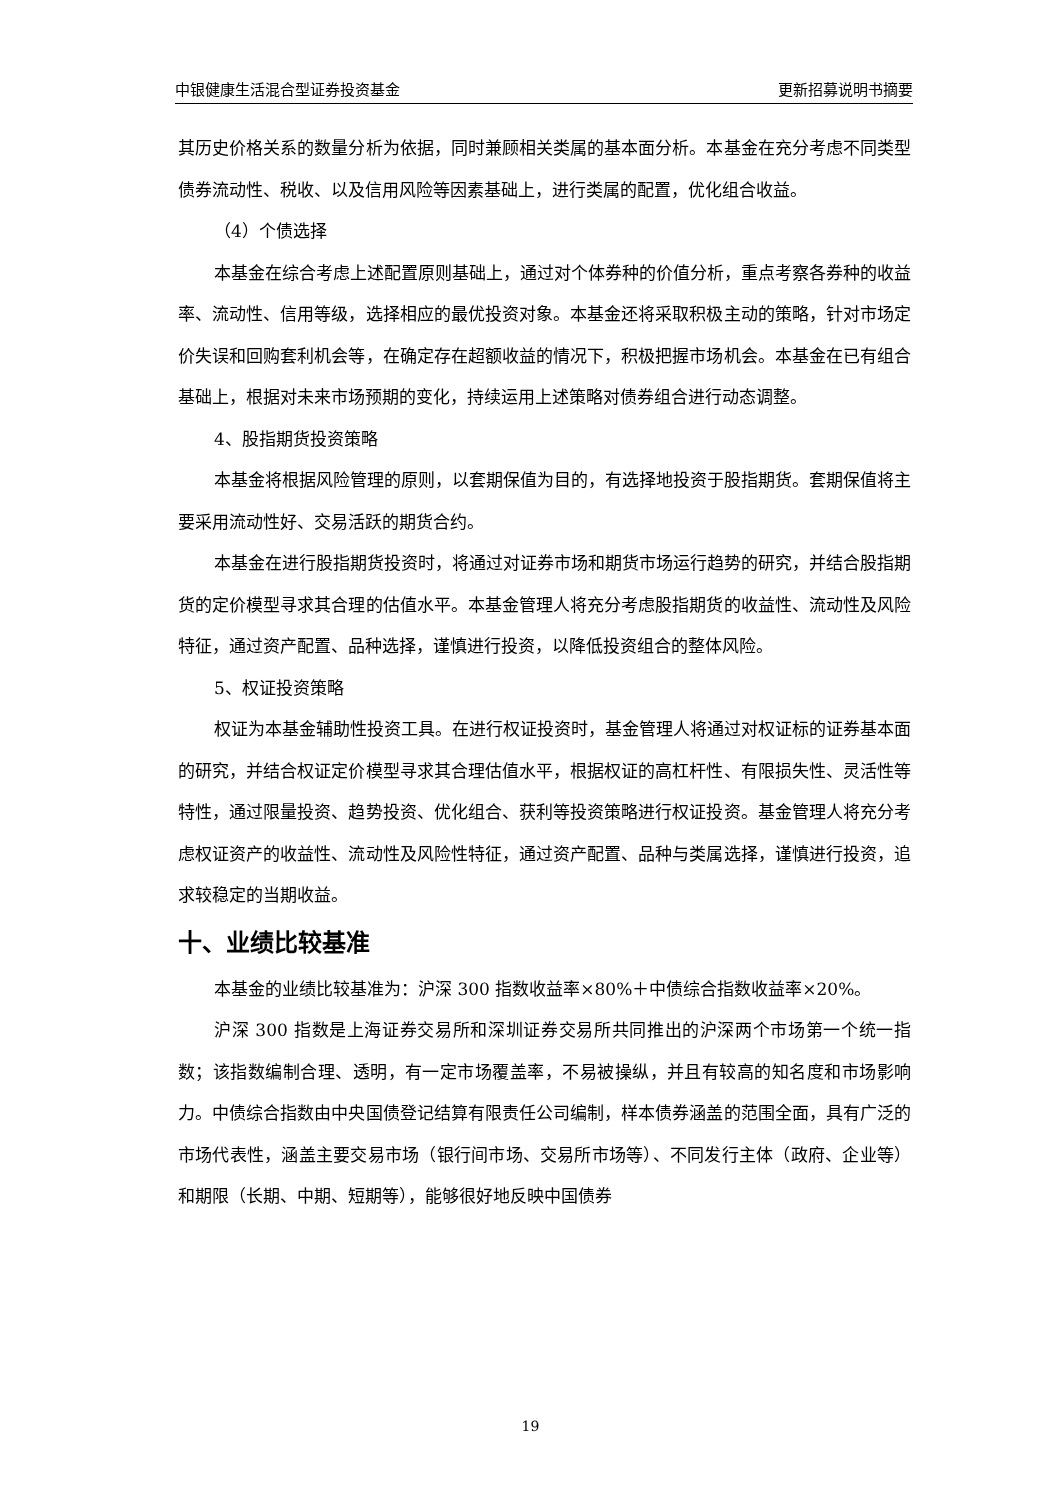中银健康生活混合型证券投资基金 更新招募说明书摘要
其历史价格关系的数量分析为依据，同时兼顾相关类属的基本面分析。本基金在充分考虑不同类型债券流动性、税收、以及信用风险等因素基础上，进行类属的配置，优化组合收益。
（4）个债选择
本基金在综合考虑上述配置原则基础上，通过对个体券种的价值分析，重点考察各券种的收益率、流动性、信用等级，选择相应的最优投资对象。本基金还将采取积极主动的策略，针对市场定价失误和回购套利机会等，在确定存在超额收益的情况下，积极把握市场机会。本基金在已有组合基础上，根据对未来市场预期的变化，持续运用上述策略对债券组合进行动态调整。
4、股指期货投资策略
本基金将根据风险管理的原则，以套期保值为目的，有选择地投资于股指期货。套期保值将主要采用流动性好、交易活跃的期货合约。
本基金在进行股指期货投资时，将通过对证券市场和期货市场运行趋势的研究，并结合股指期货的定价模型寻求其合理的估值水平。本基金管理人将充分考虑股指期货的收益性、流动性及风险特征，通过资产配置、品种选择，谨慎进行投资，以降低投资组合的整体风险。
5、权证投资策略
权证为本基金辅助性投资工具。在进行权证投资时，基金管理人将通过对权证标的证券基本面的研究，并结合权证定价模型寻求其合理估值水平，根据权证的高杠杆性、有限损失性、灵活性等特性，通过限量投资、趋势投资、优化组合、获利等投资策略进行权证投资。基金管理人将充分考虑权证资产的收益性、流动性及风险性特征，通过资产配置、品种与类属选择，谨慎进行投资，追求较稳定的当期收益。
十、业绩比较基准
本基金的业绩比较基准为：沪深 300 指数收益率×80%＋中债综合指数收益率×20%。
沪深 300 指数是上海证券交易所和深圳证券交易所共同推出的沪深两个市场第一个统一指数；该指数编制合理、透明，有一定市场覆盖率，不易被操纵，并且有较高的知名度和市场影响力。中债综合指数由中央国债登记结算有限责任公司编制，样本债券涵盖的范围全面，具有广泛的市场代表性，涵盖主要交易市场（银行间市场、交易所市场等）、不同发行主体（政府、企业等）和期限（长期、中期、短期等），能够很好地反映中国债券
19